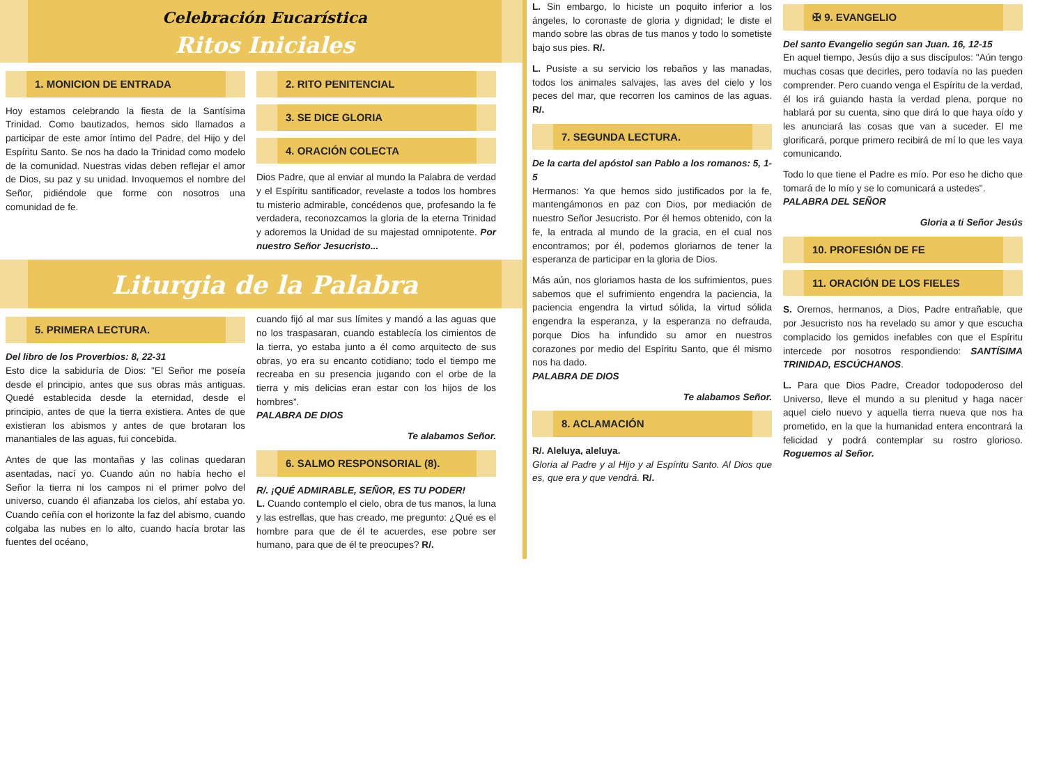Celebración Eucarística
Ritos Iniciales
1. MONICION DE ENTRADA
Hoy estamos celebrando la fiesta de la Santísima Trinidad. Como bautizados, hemos sido llamados a participar de este amor íntimo del Padre, del Hijo y del Espíritu Santo. Se nos ha dado la Trinidad como modelo de la comunidad. Nuestras vidas deben reflejar el amor de Dios, su paz y su unidad. Invoquemos el nombre del Señor, pidiéndole que forme con nosotros una comunidad de fe.
2. RITO PENITENCIAL
3. SE DICE GLORIA
4. ORACIÓN COLECTA
Dios Padre, que al enviar al mundo la Palabra de verdad y el Espíritu santificador, revelaste a todos los hombres tu misterio admirable, concédenos que, profesando la fe verdadera, reconozcamos la gloria de la eterna Trinidad y adoremos la Unidad de su majestad omnipotente. Por nuestro Señor Jesucristo...
Liturgia de la Palabra
5. PRIMERA LECTURA.
Del libro de los Proverbios: 8, 22-31
Esto dice la sabiduría de Dios: "El Señor me poseía desde el principio, antes que sus obras más antiguas. Quedé establecida desde la eternidad, desde el principio, antes de que la tierra existiera. Antes de que existieran los abismos y antes de que brotaran los manantiales de las aguas, fui concebida.
Antes de que las montañas y las colinas quedaran asentadas, nací yo. Cuando aún no había hecho el Señor la tierra ni los campos ni el primer polvo del universo, cuando él afianzaba los cielos, ahí estaba yo. Cuando ceñía con el horizonte la faz del abismo, cuando colgaba las nubes en lo alto, cuando hacía brotar las fuentes del océano,
cuando fijó al mar sus límites y mandó a las aguas que no los traspasaran, cuando establecía los cimientos de la tierra, yo estaba junto a él como arquitecto de sus obras, yo era su encanto cotidiano; todo el tiempo me recreaba en su presencia jugando con el orbe de la tierra y mis delicias eran estar con los hijos de los hombres”.
PALABRA DE DIOS
Te alabamos Señor.
6. SALMO RESPONSORIAL (8).
R/. ¡QUÉ ADMIRABLE, SEÑOR, ES TU PODER!
L. Cuando contemplo el cielo, obra de tus manos, la luna y las estrellas, que has creado, me pregunto: ¿Qué es el hombre para que de él te acuerdes, ese pobre ser humano, para que de él te preocupes? R/.
L. Sin embargo, lo hiciste un poquito inferior a los ángeles, lo coronaste de gloria y dignidad; le diste el mando sobre las obras de tus manos y todo lo sometiste bajo sus pies. R/.
L. Pusiste a su servicio los rebaños y las manadas, todos los animales salvajes, las aves del cielo y los peces del mar, que recorren los caminos de las aguas. R/.
7. SEGUNDA LECTURA.
De la carta del apóstol san Pablo a los romanos: 5, 1-5
Hermanos: Ya que hemos sido justificados por la fe, mantengámonos en paz con Dios, por mediación de nuestro Señor Jesucristo. Por él hemos obtenido, con la fe, la entrada al mundo de la gracia, en el cual nos encontramos; por él, podemos gloriarnos de tener la esperanza de participar en la gloria de Dios.
Más aún, nos gloriamos hasta de los sufrimientos, pues sabemos que el sufrimiento engendra la paciencia, la paciencia engendra la virtud sólida, la virtud sólida engendra la esperanza, y la esperanza no defrauda, porque Dios ha infundido su amor en nuestros corazones por medio del Espíritu Santo, que él mismo nos ha dado.
PALABRA DE DIOS
Te alabamos Señor.
8. ACLAMACIÓN
R/. Aleluya, aleluya.
Gloria al Padre y al Hijo y al Espíritu Santo. Al Dios que es, que era y que vendrá. R/.
✠ 9. EVANGELIO
Del santo Evangelio según san Juan. 16, 12-15
En aquel tiempo, Jesús dijo a sus discípulos: "Aún tengo muchas cosas que decirles, pero todavía no las pueden comprender. Pero cuando venga el Espíritu de la verdad, él los irá guiando hasta la verdad plena, porque no hablará por su cuenta, sino que dirá lo que haya oído y les anunciará las cosas que van a suceder. El me glorificará, porque primero recibirá de mí lo que les vaya comunicando.
Todo lo que tiene el Padre es mío. Por eso he dicho que tomará de lo mío y se lo comunicará a ustedes".
PALABRA DEL SEÑOR
Gloria a ti Señor Jesús
10. PROFESIÓN DE FE
11. ORACIÓN DE LOS FIELES
S. Oremos, hermanos, a Dios, Padre entrañable, que por Jesucristo nos ha revelado su amor y que escucha complacido los gemidos inefables con que el Espíritu intercede por nosotros respondiendo: SANTÍSIMA TRINIDAD, ESCÚCHANOS.
L. Para que Dios Padre, Creador todopoderoso del Universo, lleve el mundo a su plenitud y haga nacer aquel cielo nuevo y aquella tierra nueva que nos ha prometido, en la que la humanidad entera encontrará la felicidad y podrá contemplar su rostro glorioso. Roguemos al Señor.